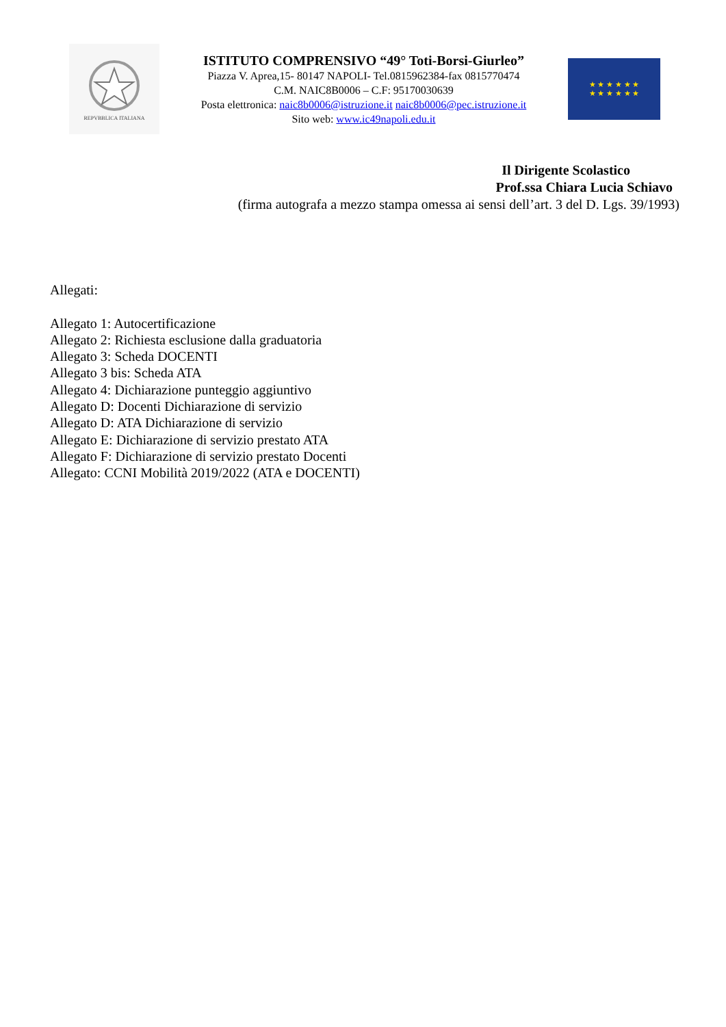REPVBBLICA ITALIANA
ISTITUTO COMPRENSIVO “49° Toti-Borsi-Giurleo”
Piazza V. Aprea,15- 80147 NAPOLI- Tel.0815962384-fax 0815770474
C.M. NAIC8B0006 – C.F: 95170030639
Posta elettronica: naic8b0006@istruzione.it naic8b0006@pec.istruzione.it
Sito web: www.ic49napoli.edu.it
★ ★ ★ ★ ★ ★
★ ★ ★ ★ ★ ★
Il Dirigente Scolastico
Prof.ssa Chiara Lucia Schiavo
(firma autografa a mezzo stampa omessa ai sensi dell’art. 3 del D. Lgs. 39/1993)
Allegati:
Allegato 1: Autocertificazione
Allegato 2: Richiesta esclusione dalla graduatoria
Allegato 3: Scheda DOCENTI
Allegato 3 bis: Scheda ATA
Allegato 4: Dichiarazione punteggio aggiuntivo
Allegato D: Docenti Dichiarazione di servizio
Allegato D: ATA Dichiarazione di servizio
Allegato E: Dichiarazione di servizio prestato ATA
Allegato F: Dichiarazione di servizio prestato Docenti
Allegato: CCNI Mobilità 2019/2022 (ATA e DOCENTI)